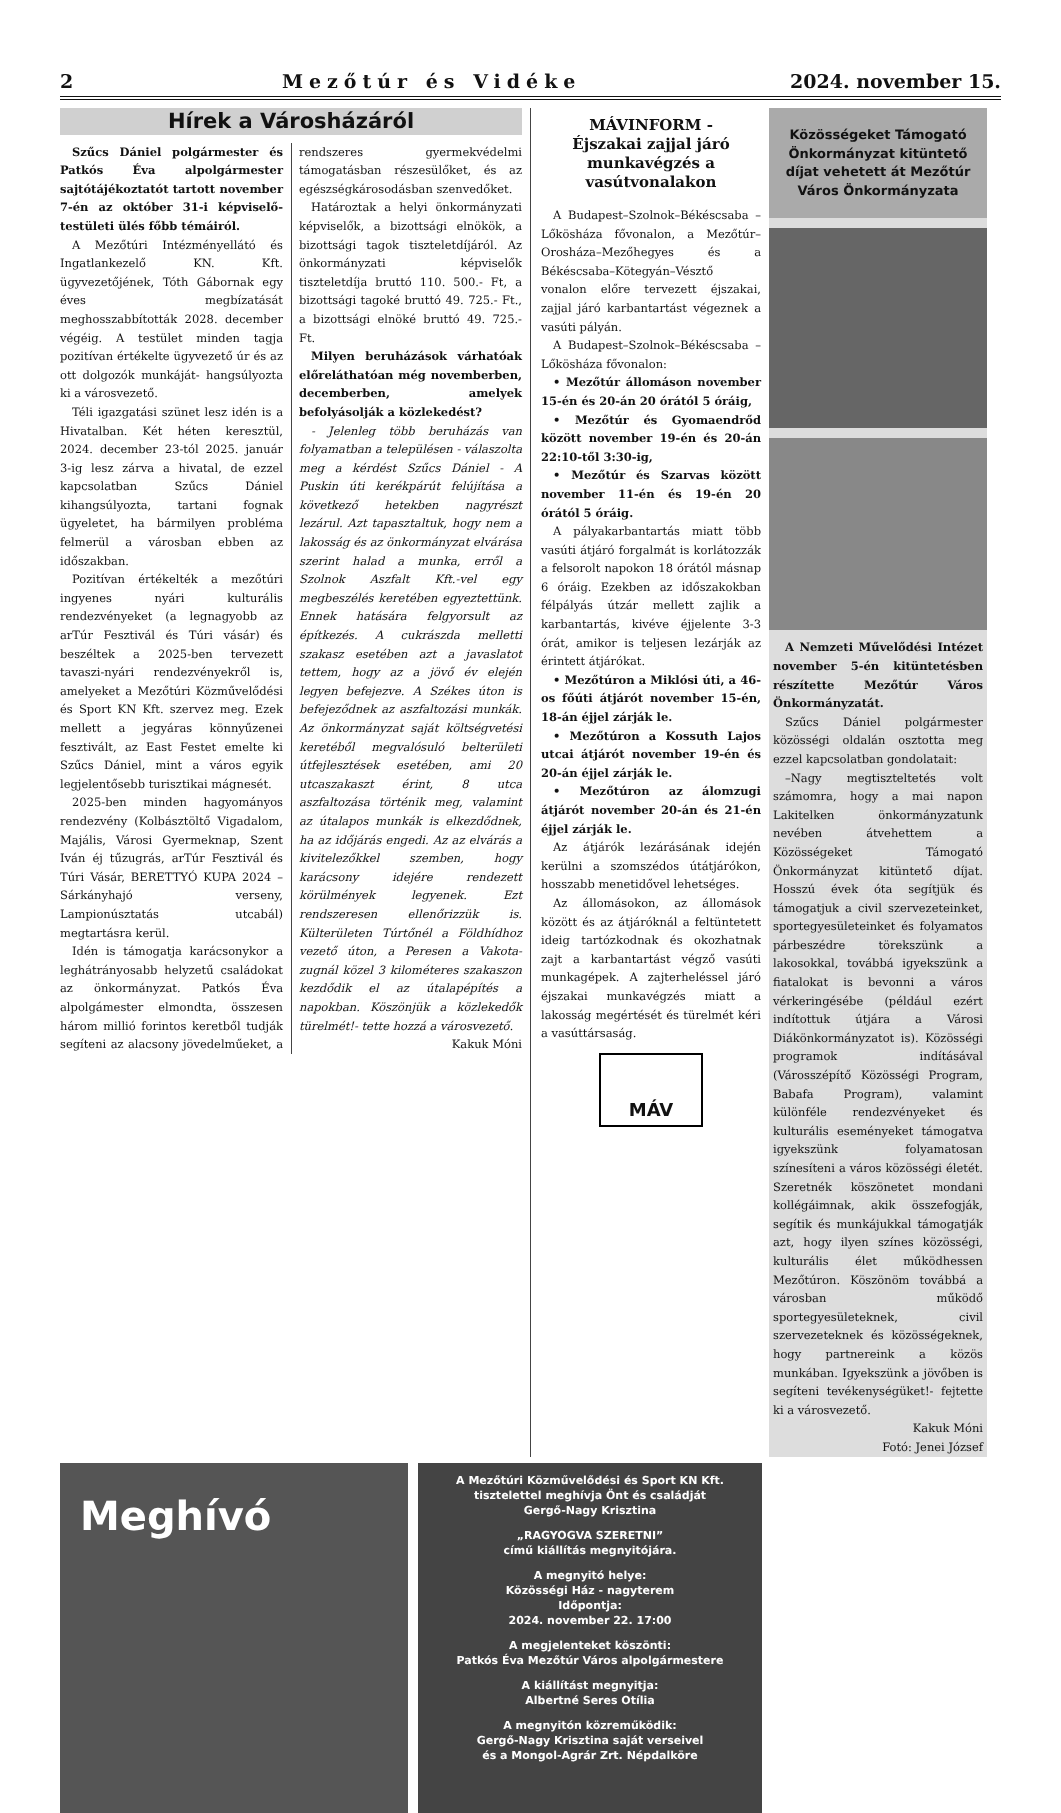2 Mezőtúr és Vidéke 2024. november 15.
Hírek a Városházáról
Szűcs Dániel polgármester és Patkós Éva alpolgármester sajtótájékoztatót tartott november 7-én az október 31-i képviselő-testületi ülés főbb témáiról.
A Mezőtúri Intézményellátó és Ingatlankezelő KN. Kft. ügyvezetőjének, Tóth Gábornak egy éves megbízatását meghosszabbították 2028. december végéig. A testület minden tagja pozitívan értékelte ügyvezető úr és az ott dolgozók munkáját- hangsúlyozta ki a városvezető.
Téli igazgatási szünet lesz idén is a Hivatalban. Két héten keresztül, 2024. december 23-tól 2025. január 3-ig lesz zárva a hivatal, de ezzel kapcsolatban Szűcs Dániel kihangsúlyozta, tartani fognak ügyeletet, ha bármilyen probléma felmerül a városban ebben az időszakban.
Pozitívan értékelték a mezőtúri ingyenes nyári kulturális rendezvényeket (a legnagyobb az arTúr Fesztivál és Túri vásár) és beszéltek a 2025-ben tervezett tavaszi-nyári rendezvényekről is, amelyeket a Mezőtúri Közművelődési és Sport KN Kft. szervez meg. Ezek mellett a jegyáras könnyűzenei fesztivált, az East Festet emelte ki Szűcs Dániel, mint a város egyik legjelentősebb turisztikai mágnesét.
2025-ben minden hagyományos rendezvény (Kolbásztöltő Vigadalom, Majális, Városi Gyermeknap, Szent Iván éj tűzugrás, arTúr Fesztivál és Túri Vásár, BERETTYÓ KUPA 2024 – Sárkányhajó verseny, Lampionúsztatás utcabál) megtartásra kerül.
Idén is támogatja karácsonykor a leghátrányosabb helyzetű családokat az önkormányzat. Patkós Éva alpolgámester elmondta, összesen három millió forintos keretből tudják segíteni az alacsony jövedelműeket, a rendszeres gyermekvédelmi támogatásban részesülőket, és az egészségkárosodásban szenvedőket.
Határoztak a helyi önkormányzati képviselők, a bizottsági elnökök, a bizottsági tagok tiszteletdíjáról. Az önkormányzati képviselők tiszteletdíja bruttó 110. 500.- Ft, a bizottsági tagoké bruttó 49. 725.- Ft., a bizottsági elnöké bruttó 49. 725.- Ft.
Milyen beruházások várhatóak előreláthatóan még novemberben, decemberben, amelyek befolyásolják a közlekedést?
- Jelenleg több beruházás van folyamatban a településen - válaszolta meg a kérdést Szűcs Dániel - A Puskin úti kerékpárút felújítása a következő hetekben nagyrészt lezárul. Azt tapasztaltuk, hogy nem a lakosság és az önkormányzat elvárása szerint halad a munka, erről a Szolnok Aszfalt Kft.-vel egy megbeszélés keretében egyeztettünk. Ennek hatására felgyorsult az építkezés. A cukrászda melletti szakasz esetében azt a javaslatot tettem, hogy az a jövő év elején legyen befejezve. A Székes úton is befejeződnek az aszfaltozási munkák. Az önkormányzat saját költségvetési keretéből megvalósuló belterületi útfejlesztések esetében, ami 20 utcaszakaszt érint, 8 utca aszfaltozása történik meg, valamint az útalapos munkák is elkezdődnek, ha az időjárás engedi. Az az elvárás a kivitelezőkkel szemben, hogy karácsony idejére rendezett körülmények legyenek. Ezt rendszeresen ellenőrizzük is. Külterületen Túrtőnél a Földhídhoz vezető úton, a Peresen a Vakota-zugnál közel 3 kilométeres szakaszon kezdődik el az útalapépítés a napokban. Köszönjük a közlekedők türelmét!- tette hozzá a városvezető.
Kakuk Móni
MÁVINFORM -
Éjszakai zajjal járó munkavégzés a vasútvonalakon
A Budapest–Szolnok–Békéscsaba – Lőkösháza fővonalon, a Mezőtúr–Orosháza–Mezőhegyes és a Békéscsaba–Kötegyán–Vésztő vonalon előre tervezett éjszakai, zajjal járó karbantartást végeznek a vasúti pályán.
A Budapest–Szolnok–Békéscsaba – Lőkösháza fővonalon:
• Mezőtúr állomáson november 15-én és 20-án 20 órától 5 óráig,
• Mezőtúr és Gyomaendrőd között november 19-én és 20-án 22:10-től 3:30-ig,
• Mezőtúr és Szarvas között november 11-én és 19-én 20 órától 5 óráig.
A pályakarbantartás miatt több vasúti átjáró forgalmát is korlátozzák a felsorolt napokon 18 órától másnap 6 óráig. Ezekben az időszakokban félpályás útzár mellett zajlik a karbantartás, kivéve éjjelente 3-3 órát, amikor is teljesen lezárják az érintett átjárókat.
• Mezőtúron a Miklósi úti, a 46-os főúti átjárót november 15-én, 18-án éjjel zárják le.
• Mezőtúron a Kossuth Lajos utcai átjárót november 19-én és 20-án éjjel zárják le.
• Mezőtúron az álomzugi átjárót november 20-án és 21-én éjjel zárják le.
Az átjárók lezárásának idején kerülni a szomszédos útátjárókon, hosszabb menetidővel lehetséges.
Az állomásokon, az állomások között és az átjáróknál a feltüntetett ideig tartózkodnak és okozhatnak zajt a karbantartást végző vasúti munkagépek. A zajterheléssel járó éjszakai munkavégzés miatt a lakosság megértését és türelmét kéri a vasúttársaság.
MÁV
Közösségeket Támogató Önkormányzat kitüntető díjat vehetett át Mezőtúr Város Önkormányzata
A Nemzeti Művelődési Intézet november 5-én kitüntetésben részítette Mezőtúr Város Önkormányzatát.
Szűcs Dániel polgármester közösségi oldalán osztotta meg ezzel kapcsolatban gondolatait:
–Nagy megtiszteltetés volt számomra, hogy a mai napon Lakitelken önkormányzatunk nevében átvehettem a Közösségeket Támogató Önkormányzat kitüntető díjat. Hosszú évek óta segítjük és támogatjuk a civil szervezeteinket, sportegyesületeinket és folyamatos párbeszédre törekszünk a lakosokkal, továbbá igyekszünk a fiatalokat is bevonni a város vérkeringésébe (például ezért indítottuk útjára a Városi Diákönkormányzatot is). Közösségi programok indításával (Városszépítő Közösségi Program, Babafa Program), valamint különféle rendezvényeket és kulturális eseményeket támogatva igyekszünk folyamatosan színesíteni a város közösségi életét. Szeretnék köszönetet mondani kollégáimnak, akik összefogják, segítik és munkájukkal támogatják azt, hogy ilyen színes közösségi, kulturális élet működhessen Mezőtúron. Köszönöm továbbá a városban működő sportegyesületeknek, civil szervezeteknek és közösségeknek, hogy partnereink a közös munkában. Igyekszünk a jövőben is segíteni tevékenységüket!- fejtette ki a városvezető.
Kakuk Móni
Fotó: Jenei József
Meghívó
A Mezőtúri Közművelődési és Sport KN Kft.
tisztelettel meghívja Önt és családját
Gergő-Nagy Krisztina
„RAGYOGVA SZERETNI”
című kiállítás megnyitójára.
A megnyitó helye:
Közösségi Ház - nagyterem
Időpontja:
2024. november 22. 17:00
A megjelenteket köszönti:
Patkós Éva Mezőtúr Város alpolgármestere
A kiállítást megnyitja:
Albertné Seres Otília
A megnyitón közreműködik:
Gergő-Nagy Krisztina saját verseivel
és a Mongol-Agrár Zrt. Népdalköre